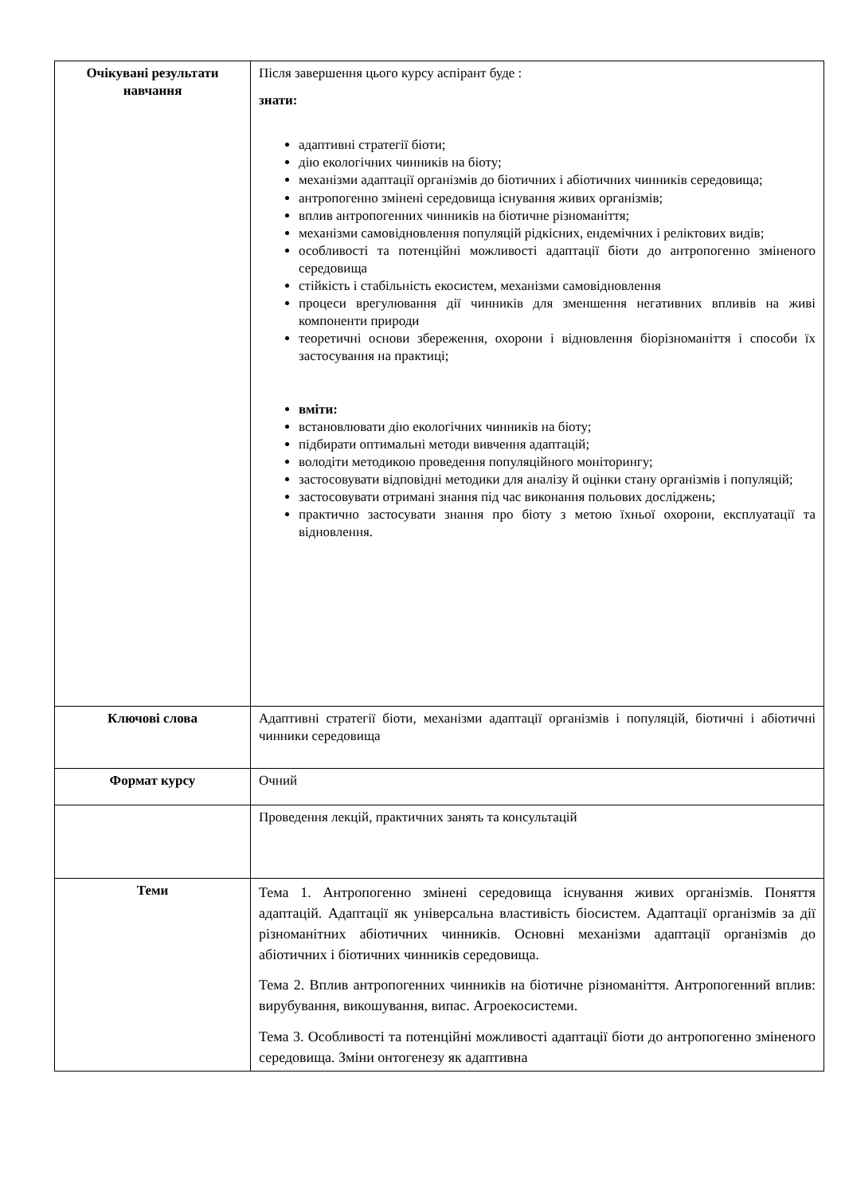| Очікувані результати навчання | Після завершення цього курсу аспірант буде : знати: адаптивні стратегії біоти; дію екологічних чинників на біоту; механізми адаптації організмів до біотичних і абіотичних чинників середовища; антропогенно змінені середовища існування живих організмів; вплив антропогенних чинників на біотичне різноманіття; механізми самовідновлення популяцій рідкісних, ендемічних і реліктових видів; особливості та потенційні можливості адаптації біоти до антропогенно зміненого середовища стійкість і стабільність екосистем, механізми самовідновлення процеси врегулювання дії чинників для зменшення негативних впливів на живі компоненти природи теоретичні основи збереження, охорони і відновлення біорізноманіття і способи їх застосування на практиці; вміти: встановлювати дію екологічних чинників на біоту; підбирати оптимальні методи вивчення адаптацій; володіти методикою проведення популяційного моніторингу; застосовувати відповідні методики для аналізу й оцінки стану організмів і популяцій; застосовувати отримані знання під час виконання польових досліджень; практично застосувати знання про біоту з метою їхньої охорони, експлуатації та відновлення. |
| Ключові слова | Адаптивні стратегії біоти, механізми адаптації організмів і популяцій, біотичні і абіотичні чинники середовища |
| Формат курсу | Очний |
| | Проведення лекцій, практичних занять та консультацій |
| Теми | Тема 1. Антропогенно змінені середовища існування живих організмів. Поняття адаптацій. Адаптації як універсальна властивість біосистем. Адаптації організмів за дії різноманітних абіотичних чинників. Основні механізми адаптації організмів до абіотичних і біотичних чинників середовища. Тема 2. Вплив антропогенних чинників на біотичне різноманіття. Антропогенний вплив: вирубування, викошування, випас. Агроекосистеми. Тема 3. Особливості та потенційні можливості адаптації біоти до антропогенно зміненого середовища. Зміни онтогенезу як адаптивна |